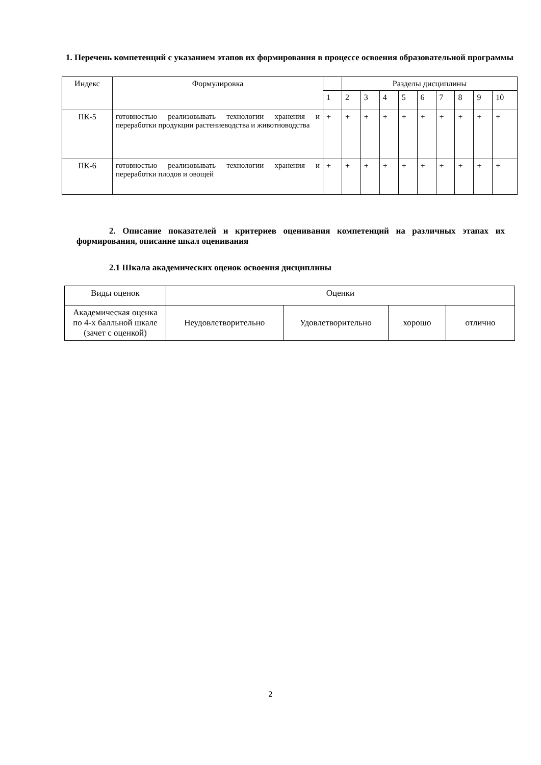1. Перечень компетенций с указанием этапов их формирования в процессе освоения образовательной программы
| Индекс | Формулировка | | Разделы дисциплины | | | | | | | | |
| --- | --- | --- | --- | --- | --- | --- | --- | --- | --- | --- | --- |
| | | 1 | 2 | 3 | 4 | 5 | 6 | 7 | 8 | 9 | 10 |
| ПК-5 | готовностью реализовывать технологии хранения и переработки продукции растениеводства и животноводства | + | + | + | + | + | + | + | + | + | + |
| ПК-6 | готовностью реализовывать технологии хранения и переработки плодов и овощей | + | + | + | + | + | + | + | + | + | + |
2. Описание показателей и критериев оценивания компетенций на различных этапах их формирования, описание шкал оценивания
2.1 Шкала академических оценок освоения дисциплины
| Виды оценок | Оценки | | | |
| Академическая оценка по 4-х балльной шкале (зачет с оценкой) | Неудовлетворительно | Удовлетворительно | хорошо | отлично |
2